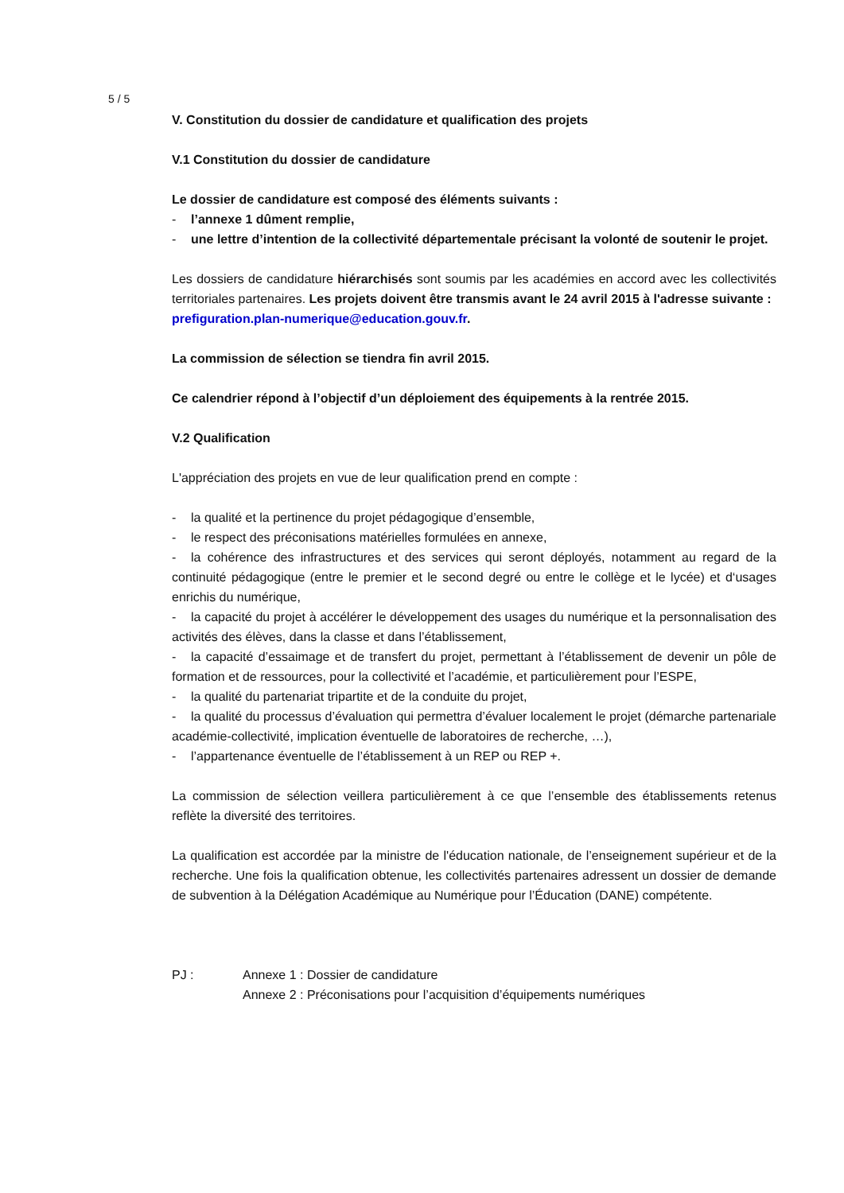5 / 5
V. Constitution du dossier de candidature et qualification des projets
V.1 Constitution du dossier de candidature
Le dossier de candidature est composé des éléments suivants :
- l’annexe 1 dûment remplie,
- une lettre d’intention de la collectivité départementale précisant la volonté de soutenir le projet.
Les dossiers de candidature hiérarchisés sont soumis par les académies en accord avec les collectivités territoriales partenaires. Les projets doivent être transmis avant le 24 avril 2015 à l'adresse suivante :
prefiguration.plan-numerique@education.gouv.fr.
La commission de sélection se tiendra fin avril 2015.
Ce calendrier répond à l’objectif d’un déploiement des équipements à la rentrée 2015.
V.2 Qualification
L'appréciation des projets en vue de leur qualification prend en compte :
- la qualité et la pertinence du projet pédagogique d’ensemble,
- le respect des préconisations matérielles formulées en annexe,
- la cohérence des infrastructures et des services qui seront déployés, notamment au regard de la continuité pédagogique (entre le premier et le second degré ou entre le collège et le lycée) et d‘usages enrichis du numérique,
- la capacité du projet à accélérer le développement des usages du numérique et la personnalisation des activités des élèves, dans la classe et dans l’établissement,
- la capacité d’essaimage et de transfert du projet, permettant à l’établissement de devenir un pôle de formation et de ressources, pour la collectivité et l’académie, et particulièrement pour l’ESPE,
- la qualité du partenariat tripartite et de la conduite du projet,
- la qualité du processus d’évaluation qui permettra d’évaluer localement le projet (démarche partenariale académie-collectivité, implication éventuelle de laboratoires de recherche, …),
- l’appartenance éventuelle de l’établissement à un REP ou REP +.
La commission de sélection veillera particulièrement à ce que l’ensemble des établissements retenus reflète la diversité des territoires.
La qualification est accordée par la ministre de l'éducation nationale, de l’enseignement supérieur et de la recherche. Une fois la qualification obtenue, les collectivités partenaires adressent un dossier de demande de subvention à la Délégation Académique au Numérique pour l’Éducation (DANE) compétente.
PJ : Annexe 1 : Dossier de candidature
Annexe 2 : Préconisations pour l’acquisition d’équipements numériques